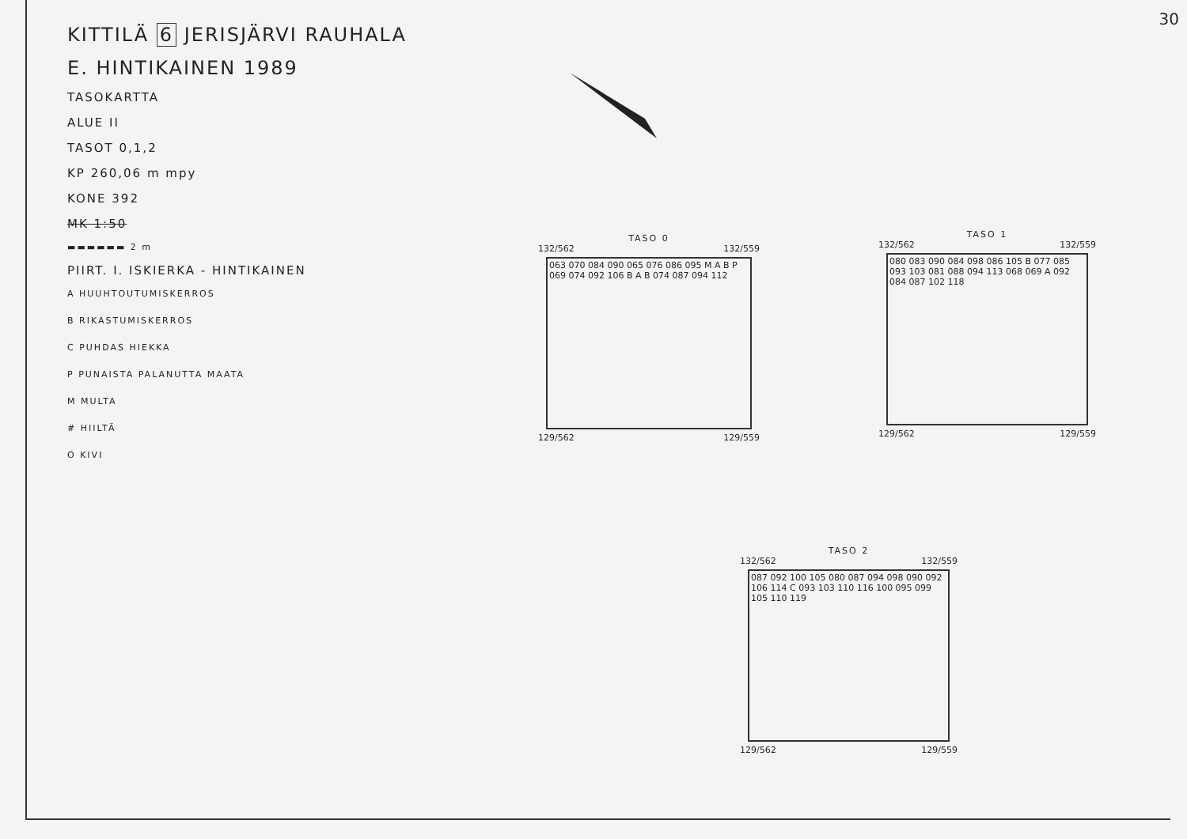30
KITTILÄ 6 JERISJÄRVI RAUHALA
E. HINTIKAINEN 1989
TASOKARTTA
ALUE II
TASOT 0,1,2
KP 260,06 m mpy
KONE 392
MK 1:50
▬▬▬▬▬▬ 2 m
PIIRT. I. ISKIERKA - HINTIKAINEN
A HUUHTOUTUMISKERROS
B RIKASTUMISKERROS
C PUHDAS HIEKKA
P PUNAISTA PALANUTTA MAATA
M MULTA
# HIILTÄ
O KIVI
TASO 0
132/562 132/559
063 070 084 090 065 076 086 095 M A B P 069 074 092 106 B A B 074 087 094 112
129/562 129/559
TASO 1
132/562 132/559
080 083 090 084 098 086 105 B 077 085 093 103 081 088 094 113 068 069 A 092 084 087 102 118
129/562 129/559
TASO 2
132/562 132/559
087 092 100 105 080 087 094 098 090 092 106 114 C 093 103 110 116 100 095 099 105 110 119
129/562 129/559